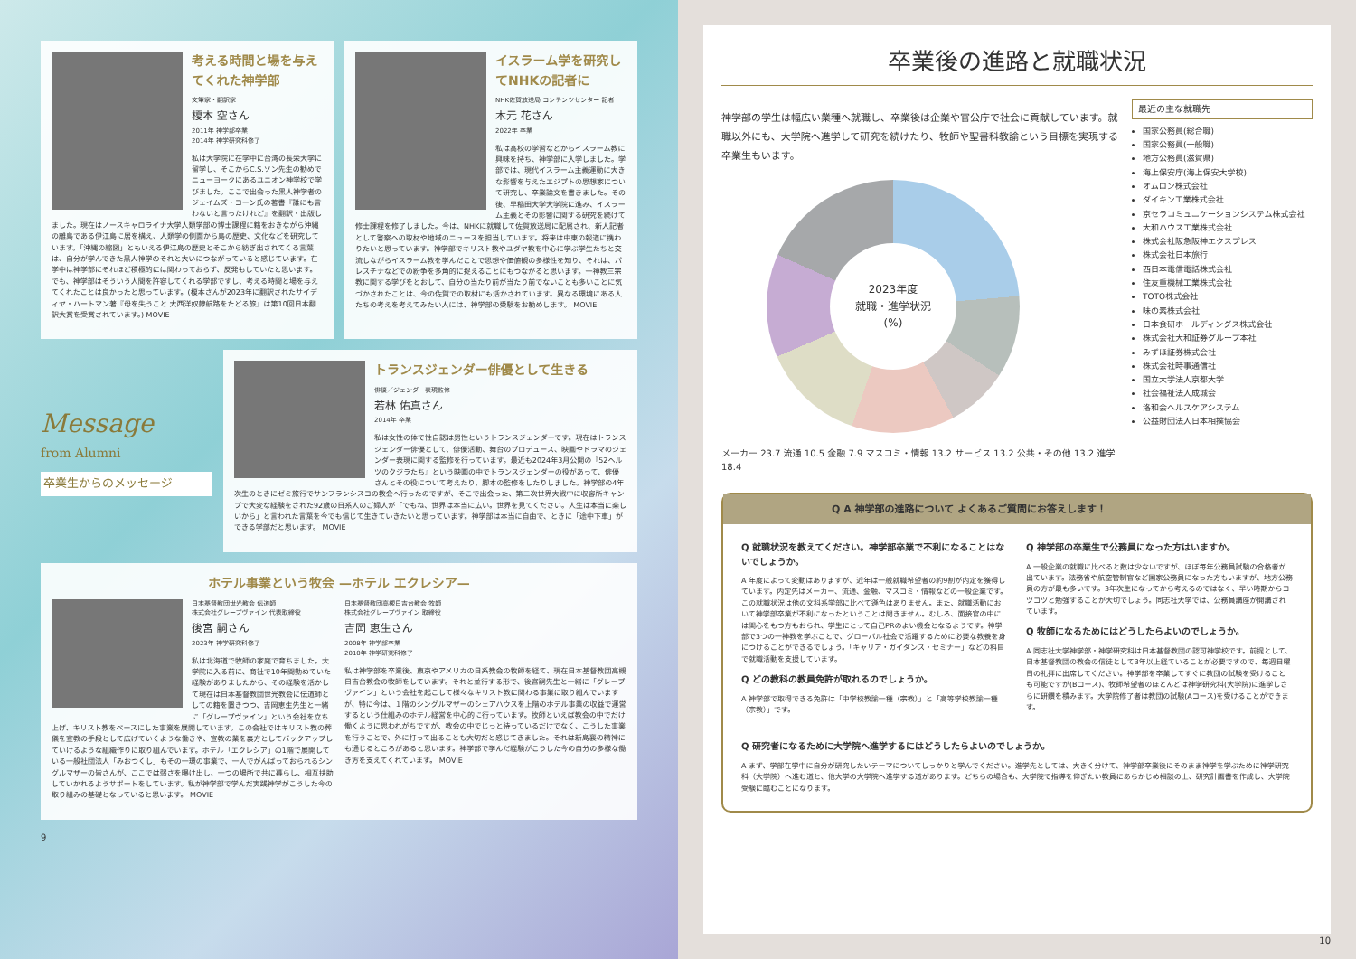考える時間と場を与えてくれた神学部
文筆家・翻訳家
榎本 空さん
2011年 神学部卒業
2014年 神学研究科修了
私は大学院に在学中に台湾の長栄大学に留学し、そこからC.S.ソン先生の勧めでニューヨークにあるユニオン神学校で学びました。ここで出会った黒人神学者のジェイムズ・コーン氏の著書『誰にも言わないと言ったけれど』を翻訳・出版しました。現在はノースキャロライナ大学人類学部の博士課程に籍をおきながら沖縄の離島である伊江島に居を構え、人類学の側面から島の歴史、文化などを研究しています。「沖縄の縮図」ともいえる伊江島の歴史とそこから紡ぎ出されてくる言葉は、自分が学んできた黒人神学のそれと大いにつながっていると感じています。在学中は神学部にそれほど積極的には関わっておらず、反発もしていたと思います。でも、神学部はそういう人間を許容してくれる学部ですし、考える時間と場を与えてくれたことは良かったと思っています。(榎本さんが2023年に翻訳されたサイディヤ・ハートマン著『母を失うこと 大西洋奴隷航路をたどる旅』は第10回日本翻訳大賞を受賞されています。) MOVIE
イスラーム学を研究してNHKの記者に
NHK佐賀放送局 コンテンツセンター 記者
木元 花さん
2022年 卒業
私は高校の学習などからイスラーム教に興味を持ち、神学部に入学しました。学部では、現代イスラーム主義運動に大きな影響を与えたエジプトの思想家について研究し、卒業論文を書きました。その後、早稲田大学大学院に進み、イスラーム主義とその影響に関する研究を続けて修士課程を修了しました。今は、NHKに就職して佐賀放送局に配属され、新人記者として警察への取材や地域のニュースを担当しています。将来は中東の報道に携わりたいと思っています。神学部でキリスト教やユダヤ教を中心に学ぶ学生たちと交流しながらイスラーム教を学んだことで思想や価値観の多様性を知り、それは、パレスチナなどでの紛争を多角的に捉えることにもつながると思います。一神教三宗教に関する学びをとおして、自分の当たり前が当たり前でないことも多いことに気づかされたことは、今の佐賀での取材にも活かされています。異なる環境にある人たちの考えを考えてみたい人には、神学部の受験をお勧めします。 MOVIE
Message
from Alumni
卒業生からのメッセージ
トランスジェンダー俳優として生きる
俳優／ジェンダー表現監修
若林 佑真さん
2014年 卒業
私は女性の体で性自認は男性というトランスジェンダーです。現在はトランスジェンダー俳優として、俳優活動、舞台のプロデュース、映画やドラマのジェンダー表現に関する監修を行っています。最近も2024年3月公開の『52ヘルツのクジラたち』という映画の中でトランスジェンダーの役があって、俳優さんとその役について考えたり、脚本の監修をしたりしました。神学部の4年次生のときにゼミ旅行でサンフランシスコの教会へ行ったのですが、そこで出会った、第二次世界大戦中に収容所キャンプで大変な経験をされた92歳の日系人のご婦人が「でもね、世界は本当に広い。世界を見てください。人生は本当に楽しいから」と言われた言葉を今でも信じて生きていきたいと思っています。神学部は本当に自由で、ときに「途中下車」ができる学部だと思います。 MOVIE
ホテル事業という牧会 —ホテル エクレシア—
日本基督教団世光教会 伝道師
株式会社グレープヴァイン 代表取締役
後宮 嗣さん
2023年 神学研究科修了
私は北海道で牧師の家庭で育ちました。大学院に入る前に、商社で10年間勤めていた経験がありましたから、その経験を活かして現在は日本基督教団世光教会に伝道師としての籍を置きつつ、吉岡恵生先生と一緒に「グレープヴァイン」という会社を立ち上げ、キリスト教をベースにした事業を展開しています。この会社ではキリスト教の葬儀を宣教の手段として広げていくような働きや、宣教の業を裏方としてバックアップしていけるような組織作りに取り組んでいます。ホテル「エクレシア」の1階で展開している一般社団法人「みおつくし」もその一環の事業で、一人でがんばっておられるシングルマザーの皆さんが、ここでは弱さを曝け出し、一つの場所で共に暮らし、相互扶助していかれるようサポートをしています。私が神学部で学んだ実践神学がこうした今の取り組みの基礎となっていると思います。 MOVIE
日本基督教団高槻日吉台教会 牧師
株式会社グレープヴァイン 取締役
吉岡 恵生さん
2008年 神学部卒業
2010年 神学研究科修了
私は神学部を卒業後、東京やアメリカの日系教会の牧師を経て、現在日本基督教団高槻日吉台教会の牧師をしています。それと並行する形で、後宮嗣先生と一緒に「グレープヴァイン」という会社を起こして様々なキリスト教に関わる事業に取り組んでいますが、特に今は、１階のシングルマザーのシェアハウスを上階のホテル事業の収益で運営するという仕組みのホテル経営を中心的に行っています。牧師といえば教会の中でだけ働くように思われがちですが、教会の中でじっと待っているだけでなく、こうした事業を行うことで、外に打って出ることも大切だと感じてきました。それは新島襄の精神にも通じるところがあると思います。神学部で学んだ経験がこうした今の自分の多様な働き方を支えてくれています。 MOVIE
9
卒業後の進路と就職状況
神学部の学生は幅広い業種へ就職し、卒業後は企業や官公庁で社会に貢献しています。就職以外にも、大学院へ進学して研究を続けたり、牧師や聖書科教諭という目標を実現する卒業生もいます。
2023年度
就職・進学状況
(%)
メーカー 23.7 流通 10.5 金融 7.9 マスコミ・情報 13.2 サービス 13.2 公共・その他 13.2 進学 18.4
最近の主な就職先
国家公務員(総合職)
国家公務員(一般職)
地方公務員(滋賀県)
海上保安庁(海上保安大学校)
オムロン株式会社
ダイキン工業株式会社
京セラコミュニケーションシステム株式会社
大和ハウス工業株式会社
株式会社阪急阪神エクスプレス
株式会社日本旅行
西日本電信電話株式会社
住友重機械工業株式会社
TOTO株式会社
味の素株式会社
日本食研ホールディングス株式会社
株式会社大和証券グループ本社
みずほ証券株式会社
株式会社時事通信社
国立大学法人京都大学
社会福祉法人成城会
洛和会ヘルスケアシステム
公益財団法人日本相撲協会
Q A 神学部の進路について よくあるご質問にお答えします！
Q 就職状況を教えてください。神学部卒業で不利になることはないでしょうか。
A 年度によって変動はありますが、近年は一般就職希望者の約9割が内定を獲得しています。内定先はメーカー、流通、金融、マスコミ・情報などの一般企業です。この就職状況は他の文科系学部に比べて遜色はありません。また、就職活動において神学部卒業が不利になったということは聞きません。むしろ、面接官の中には関心をもつ方もおられ、学生にとって自己PRのよい機会となるようです。神学部で3つの一神教を学ぶことで、グローバル社会で活躍するために必要な教養を身につけることができるでしょう。「キャリア・ガイダンス・セミナー」などの科目で就職活動を支援しています。
Q どの教科の教員免許が取れるのでしょうか。
A 神学部で取得できる免許は「中学校教諭一種（宗教）」と「高等学校教諭一種（宗教）」です。
Q 神学部の卒業生で公務員になった方はいますか。
A 一般企業の就職に比べると数は少ないですが、ほぼ毎年公務員試験の合格者が出ています。法務省や航空管制官など国家公務員になった方もいますが、地方公務員の方が最も多いです。3年次生になってから考えるのではなく、早い時期からコツコツと勉強することが大切でしょう。同志社大学では、公務員講座が開講されています。
Q 牧師になるためにはどうしたらよいのでしょうか。
A 同志社大学神学部・神学研究科は日本基督教団の認可神学校です。前提として、日本基督教団の教会の信徒として3年以上経ていることが必要ですので、毎週日曜日の礼拝に出席してください。神学部を卒業してすぐに教団の試験を受けることも可能ですが(Bコース)、牧師希望者のほとんどは神学研究科(大学院)に進学しさらに研鑽を積みます。大学院修了者は教団の試験(Aコース)を受けることができます。
Q 研究者になるために大学院へ進学するにはどうしたらよいのでしょうか。
A まず、学部在学中に自分が研究したいテーマについてしっかりと学んでください。進学先としては、大きく分けて、神学部卒業後にそのまま神学を学ぶために神学研究科（大学院）へ進む道と、他大学の大学院へ進学する道があります。どちらの場合も、大学院で指導を仰ぎたい教員にあらかじめ相談の上、研究計画書を作成し、大学院受験に臨むことになります。
10